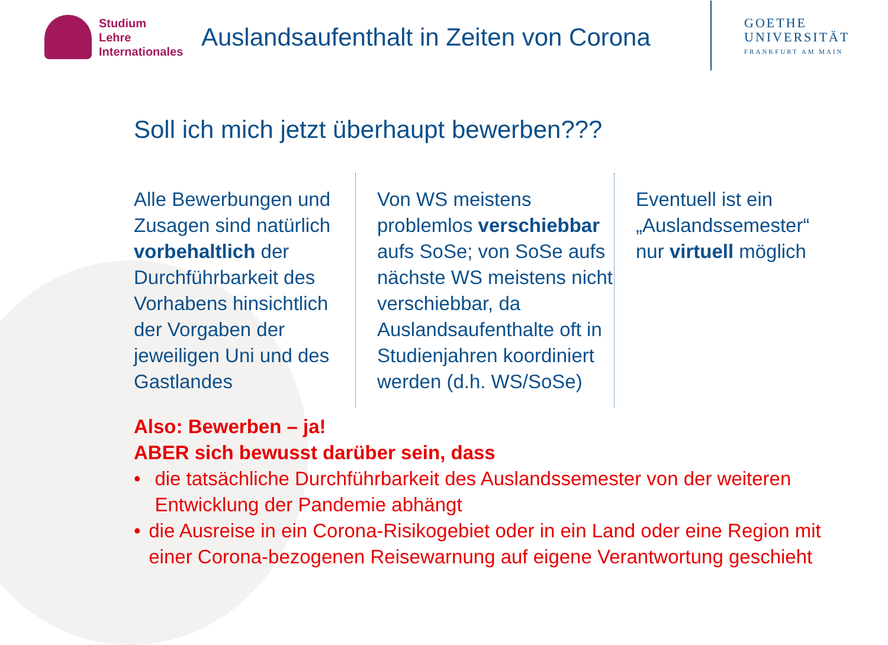Studium
Lehre
Internationales
Auslandsaufenthalt in Zeiten von Corona
GOETHE
UNIVERSITÄT
FRANKFURT AM MAIN
Soll ich mich jetzt überhaupt bewerben???
Alle Bewerbungen und Zusagen sind natürlich vorbehaltlich der Durchführbarkeit des Vorhabens hinsichtlich der Vorgaben der jeweiligen Uni und des Gastlandes
Von WS meistens problemlos verschiebbar aufs SoSe; von SoSe aufs nächste WS meistens nicht verschiebbar, da Auslandsaufenthalte oft in Studienjahren koordiniert werden (d.h. WS/SoSe)
Eventuell ist ein „Auslandssemester“ nur virtuell möglich
Also: Bewerben – ja!
ABER sich bewusst darüber sein, dass
• die tatsächliche Durchführbarkeit des Auslandssemester von der weiteren Entwicklung der Pandemie abhängt
• die Ausreise in ein Corona-Risikogebiet oder in ein Land oder eine Region mit einer Corona-bezogenen Reisewarnung auf eigene Verantwortung geschieht